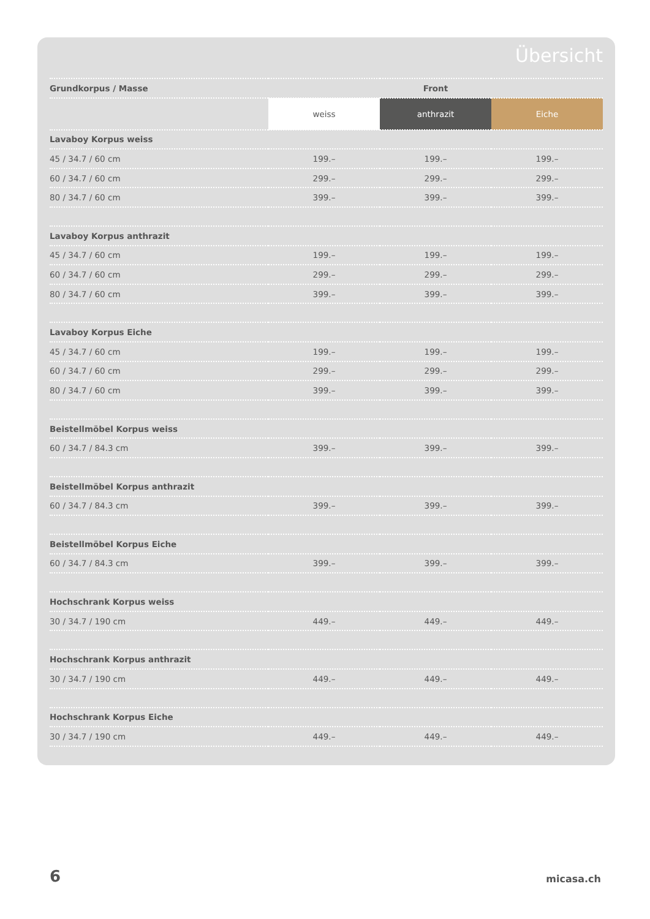Übersicht
| Grundkorpus / Masse | Front | | |
| --- | --- | --- | --- |
| | weiss | anthrazit | Eiche |
| Lavaboy Korpus weiss | | | |
| 45 / 34.7 / 60 cm | 199.– | 199.– | 199.– |
| 60 / 34.7 / 60 cm | 299.– | 299.– | 299.– |
| 80 / 34.7 / 60 cm | 399.– | 399.– | 399.– |
| Lavaboy Korpus anthrazit | | | |
| 45 / 34.7 / 60 cm | 199.– | 199.– | 199.– |
| 60 / 34.7 / 60 cm | 299.– | 299.– | 299.– |
| 80 / 34.7 / 60 cm | 399.– | 399.– | 399.– |
| Lavaboy Korpus Eiche | | | |
| 45 / 34.7 / 60 cm | 199.– | 199.– | 199.– |
| 60 / 34.7 / 60 cm | 299.– | 299.– | 299.– |
| 80 / 34.7 / 60 cm | 399.– | 399.– | 399.– |
| Beistellmöbel Korpus weiss | | | |
| 60 / 34.7 / 84.3 cm | 399.– | 399.– | 399.– |
| Beistellmöbel Korpus anthrazit | | | |
| 60 / 34.7 / 84.3 cm | 399.– | 399.– | 399.– |
| Beistellmöbel Korpus Eiche | | | |
| 60 / 34.7 / 84.3 cm | 399.– | 399.– | 399.– |
| Hochschrank Korpus weiss | | | |
| 30 / 34.7 / 190 cm | 449.– | 449.– | 449.– |
| Hochschrank Korpus anthrazit | | | |
| 30 / 34.7 / 190 cm | 449.– | 449.– | 449.– |
| Hochschrank Korpus Eiche | | | |
| 30 / 34.7 / 190 cm | 449.– | 449.– | 449.– |
6 micasa.ch